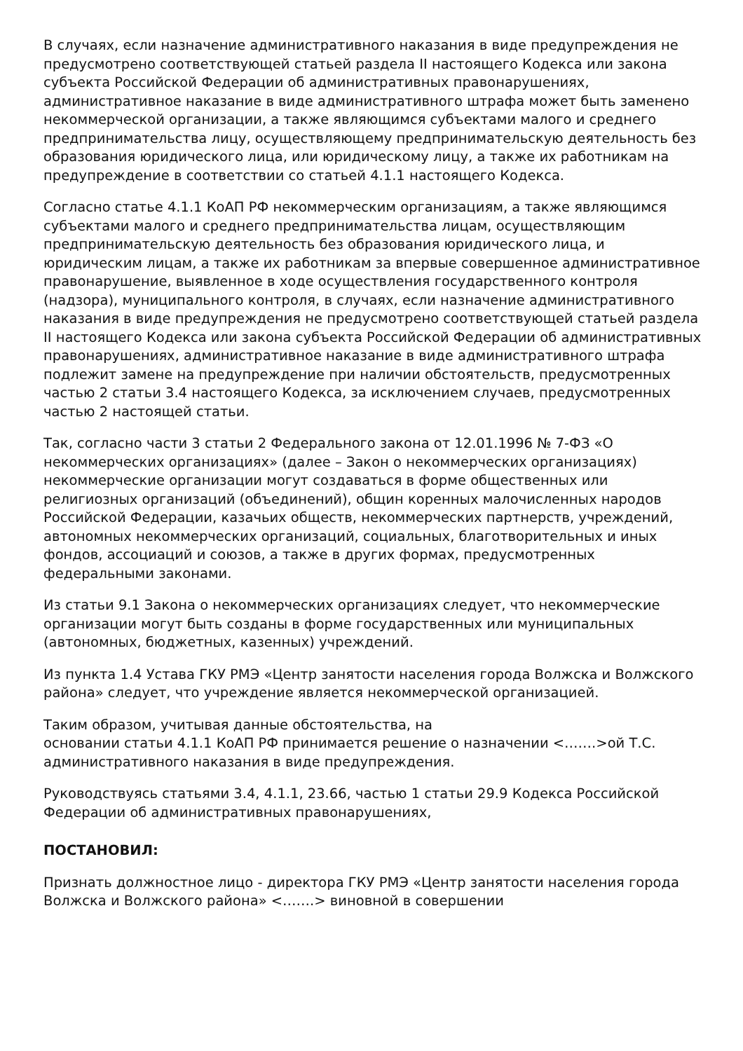В случаях, если назначение административного наказания в виде предупреждения не предусмотрено соответствующей статьей раздела II настоящего Кодекса или закона субъекта Российской Федерации об административных правонарушениях, административное наказание в виде административного штрафа может быть заменено некоммерческой организации, а также являющимся субъектами малого и среднего предпринимательства лицу, осуществляющему предпринимательскую деятельность без образования юридического лица, или юридическому лицу, а также их работникам на предупреждение в соответствии со статьей 4.1.1 настоящего Кодекса.
Согласно статье 4.1.1 КоАП РФ некоммерческим организациям, а также являющимся субъектами малого и среднего предпринимательства лицам, осуществляющим предпринимательскую деятельность без образования юридического лица, и юридическим лицам, а также их работникам за впервые совершенное административное правонарушение, выявленное в ходе осуществления государственного контроля (надзора), муниципального контроля, в случаях, если назначение административного наказания в виде предупреждения не предусмотрено соответствующей статьей раздела II настоящего Кодекса или закона субъекта Российской Федерации об административных правонарушениях, административное наказание в виде административного штрафа подлежит замене на предупреждение при наличии обстоятельств, предусмотренных частью 2 статьи 3.4 настоящего Кодекса, за исключением случаев, предусмотренных частью 2 настоящей статьи.
Так, согласно части 3 статьи 2 Федерального закона от 12.01.1996 № 7-ФЗ «О некоммерческих организациях» (далее – Закон о некоммерческих организациях) некоммерческие организации могут создаваться в форме общественных или религиозных организаций (объединений), общин коренных малочисленных народов Российской Федерации, казачьих обществ, некоммерческих партнерств, учреждений, автономных некоммерческих организаций, социальных, благотворительных и иных фондов, ассоциаций и союзов, а также в других формах, предусмотренных федеральными законами.
Из статьи 9.1 Закона о некоммерческих организациях следует, что некоммерческие организации могут быть созданы в форме государственных или муниципальных (автономных, бюджетных, казенных) учреждений.
Из пункта 1.4 Устава ГКУ РМЭ «Центр занятости населения города Волжска и Волжского района» следует, что учреждение является некоммерческой организацией.
Таким образом, учитывая данные обстоятельства, на
основании статьи 4.1.1 КоАП РФ принимается решение о назначении <…….>ой Т.С. административного наказания в виде предупреждения.
Руководствуясь статьями 3.4, 4.1.1, 23.66, частью 1 статьи 29.9 Кодекса Российской Федерации об административных правонарушениях,
ПОСТАНОВИЛ:
Признать должностное лицо - директора ГКУ РМЭ «Центр занятости населения города Волжска и Волжского района» <…….> виновной в совершении